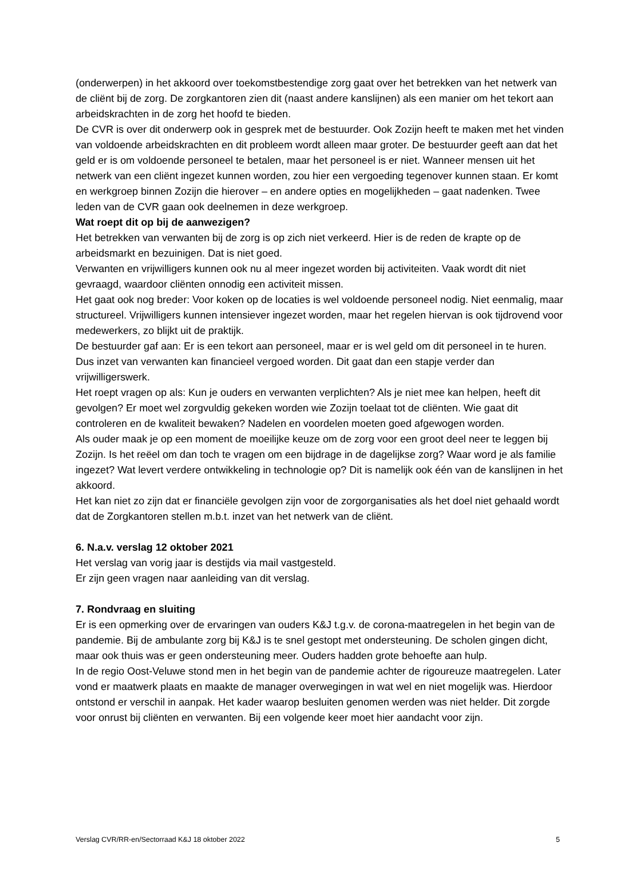(onderwerpen) in het akkoord over toekomstbestendige zorg gaat over het betrekken van het netwerk van de cliënt bij de zorg. De zorgkantoren zien dit (naast andere kanslijnen) als een manier om het tekort aan arbeidskrachten in de zorg het hoofd te bieden.
De CVR is over dit onderwerp ook in gesprek met de bestuurder. Ook Zozijn heeft te maken met het vinden van voldoende arbeidskrachten en dit probleem wordt alleen maar groter. De bestuurder geeft aan dat het geld er is om voldoende personeel te betalen, maar het personeel is er niet. Wanneer mensen uit het netwerk van een cliënt ingezet kunnen worden, zou hier een vergoeding tegenover kunnen staan. Er komt en werkgroep binnen Zozijn die hierover – en andere opties en mogelijkheden – gaat nadenken. Twee leden van de CVR gaan ook deelnemen in deze werkgroep.
Wat roept dit op bij de aanwezigen?
Het betrekken van verwanten bij de zorg is op zich niet verkeerd. Hier is de reden de krapte op de arbeidsmarkt en bezuinigen. Dat is niet goed.
Verwanten en vrijwilligers kunnen ook nu al meer ingezet worden bij activiteiten. Vaak wordt dit niet gevraagd, waardoor cliënten onnodig een activiteit missen.
Het gaat ook nog breder: Voor koken op de locaties is wel voldoende personeel nodig. Niet eenmalig, maar structureel. Vrijwilligers kunnen intensiever ingezet worden, maar het regelen hiervan is ook tijdrovend voor medewerkers, zo blijkt uit de praktijk.
De bestuurder gaf aan: Er is een tekort aan personeel, maar er is wel geld om dit personeel in te huren. Dus inzet van verwanten kan financieel vergoed worden. Dit gaat dan een stapje verder dan vrijwilligerswerk.
Het roept vragen op als: Kun je ouders en verwanten verplichten? Als je niet mee kan helpen, heeft dit gevolgen? Er moet wel zorgvuldig gekeken worden wie Zozijn toelaat tot de cliënten. Wie gaat dit controleren en de kwaliteit bewaken? Nadelen en voordelen moeten goed afgewogen worden.
Als ouder maak je op een moment de moeilijke keuze om de zorg voor een groot deel neer te leggen bij Zozijn. Is het reëel om dan toch te vragen om een bijdrage in de dagelijkse zorg? Waar word je als familie ingezet? Wat levert verdere ontwikkeling in technologie op? Dit is namelijk ook één van de kanslijnen in het akkoord.
Het kan niet zo zijn dat er financiële gevolgen zijn voor de zorgorganisaties als het doel niet gehaald wordt dat de Zorgkantoren stellen m.b.t. inzet van het netwerk van de cliënt.
6. N.a.v. verslag 12 oktober 2021
Het verslag van vorig jaar is destijds via mail vastgesteld.
Er zijn geen vragen naar aanleiding van dit verslag.
7. Rondvraag en sluiting
Er is een opmerking over de ervaringen van ouders K&J t.g.v. de corona-maatregelen in het begin van de pandemie. Bij de ambulante zorg bij K&J is te snel gestopt met ondersteuning. De scholen gingen dicht, maar ook thuis was er geen ondersteuning meer. Ouders hadden grote behoefte aan hulp.
In de regio Oost-Veluwe stond men in het begin van de pandemie achter de rigoureuze maatregelen. Later vond er maatwerk plaats en maakte de manager overwegingen in wat wel en niet mogelijk was. Hierdoor ontstond er verschil in aanpak. Het kader waarop besluiten genomen werden was niet helder. Dit zorgde voor onrust bij cliënten en verwanten. Bij een volgende keer moet hier aandacht voor zijn.
Verslag CVR/RR-en/Sectorraad K&J 18 oktober 2022 5